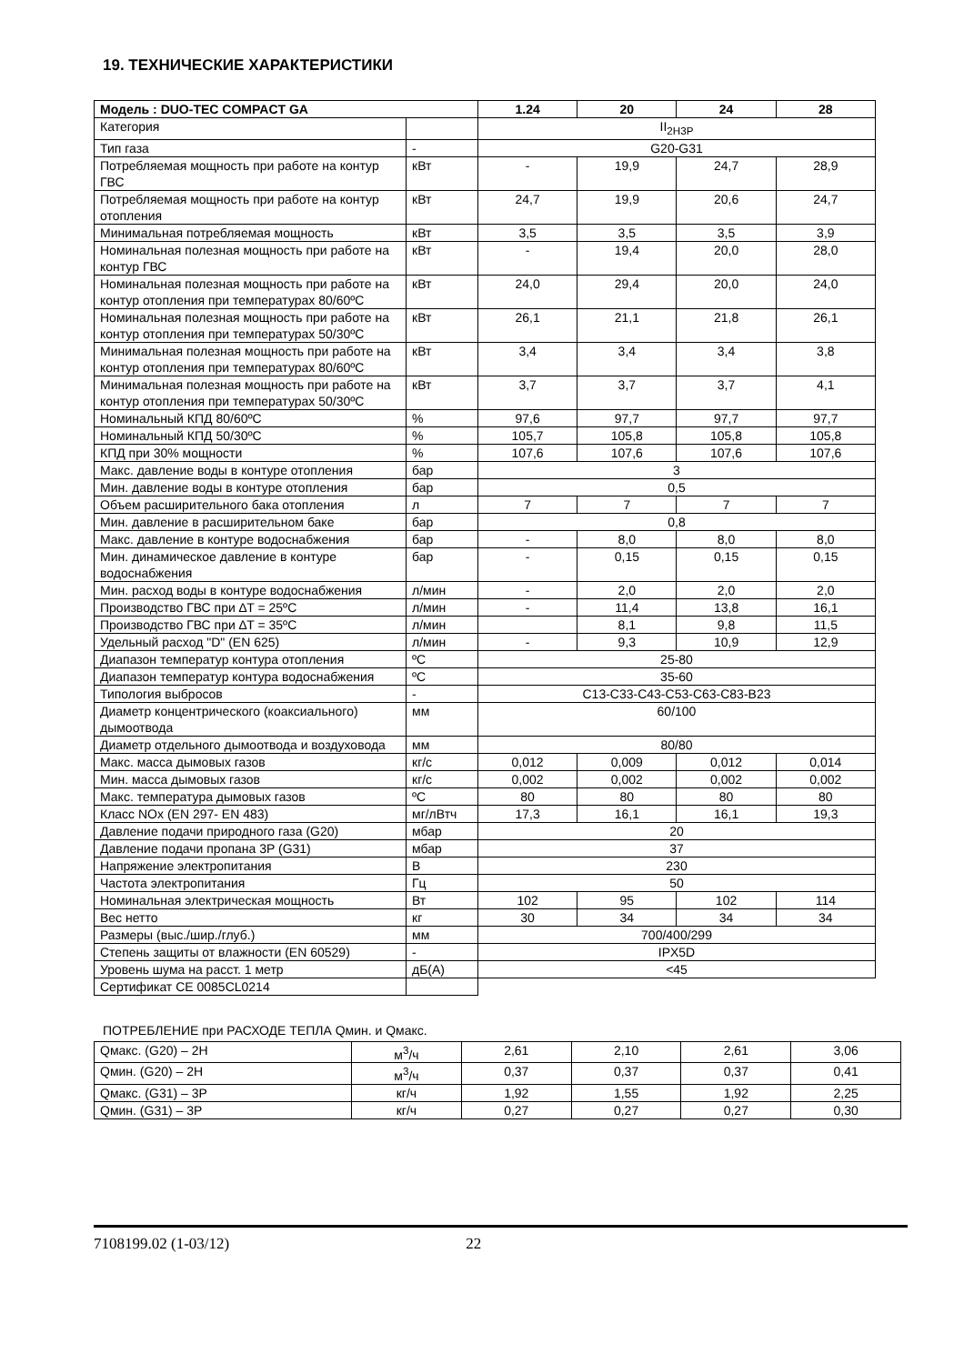19. ТЕХНИЧЕСКИЕ ХАРАКТЕРИСТИКИ
| Модель : DUO-TEC COMPACT GA | | 1.24 | 20 | 24 | 28 |
| --- | --- | --- | --- | --- | --- |
| Категория | | II<sub>2H3P</sub> | | | |
| Тип газа | - | G20-G31 | | | |
| Потребляемая мощность при работе на контур ГВС | кВт | - | 19,9 | 24,7 | 28,9 |
| Потребляемая мощность при работе на контур отопления | кВт | 24,7 | 19,9 | 20,6 | 24,7 |
| Минимальная потребляемая мощность | кВт | 3,5 | 3,5 | 3,5 | 3,9 |
| Номинальная полезная мощность при работе на контур ГВС | кВт | - | 19,4 | 20,0 | 28,0 |
| Номинальная полезная мощность при работе на контур отопления при температурах 80/60ºC | кВт | 24,0 | 29,4 | 20,0 | 24,0 |
| Номинальная полезная мощность при работе на контур отопления при температурах 50/30ºC | кВт | 26,1 | 21,1 | 21,8 | 26,1 |
| Минимальная полезная мощность при работе на контур отопления при температурах 80/60ºC | кВт | 3,4 | 3,4 | 3,4 | 3,8 |
| Минимальная полезная мощность при работе на контур отопления при температурах 50/30ºC | кВт | 3,7 | 3,7 | 3,7 | 4,1 |
| Номинальный КПД 80/60ºC | % | 97,6 | 97,7 | 97,7 | 97,7 |
| Номинальный КПД 50/30ºC | % | 105,7 | 105,8 | 105,8 | 105,8 |
| КПД при 30% мощности | % | 107,6 | 107,6 | 107,6 | 107,6 |
| Макс. давление воды в контуре отопления | бар | 3 | | | |
| Мин. давление воды в контуре отопления | бар | 0,5 | | | |
| Объем расширительного бака отопления | л | 7 | 7 | 7 | 7 |
| Мин. давление в расширительном баке | бар | 0,8 | | | |
| Макс. давление в контуре водоснабжения | бар | - | 8,0 | 8,0 | 8,0 |
| Мин. динамическое давление в контуре водоснабжения | бар | - | 0,15 | 0,15 | 0,15 |
| Мин. расход воды в контуре водоснабжения | л/мин | - | 2,0 | 2,0 | 2,0 |
| Производство ГВС при ∆T = 25ºC | л/мин | - | 11,4 | 13,8 | 16,1 |
| Производство ГВС при ∆T = 35ºC | л/мин | | 8,1 | 9,8 | 11,5 |
| Удельный расход "D" (EN 625) | л/мин | - | 9,3 | 10,9 | 12,9 |
| Диапазон температур контура отопления | ºC | 25-80 | | | |
| Диапазон температур контура водоснабжения | ºC | 35-60 | | | |
| Типология выбросов | - | C13-C33-C43-C53-C63-C83-B23 | | | |
| Диаметр концентрического (коаксиального) дымоотвода | мм | 60/100 | | | |
| Диаметр отдельного дымоотвода и воздуховода | мм | 80/80 | | | |
| Макс. масса дымовых газов | кг/с | 0,012 | 0,009 | 0,012 | 0,014 |
| Мин. масса дымовых газов | кг/с | 0,002 | 0,002 | 0,002 | 0,002 |
| Макс. температура дымовых газов | ºC | 80 | 80 | 80 | 80 |
| Класс NOx (EN 297- EN 483) | мг/лВтч | 17,3 | 16,1 | 16,1 | 19,3 |
| Давление подачи природного газа (G20) | мбар | 20 | | | |
| Давление подачи пропана 3P (G31) | мбар | 37 | | | |
| Напряжение электропитания | В | 230 | | | |
| Частота электропитания | Гц | 50 | | | |
| Номинальная электрическая мощность | Вт | 102 | 95 | 102 | 114 |
| Вес нетто | кг | 30 | 34 | 34 | 34 |
| Размеры (выс./шир./глуб.) | мм | 700/400/299 | | | |
| Степень защиты от влажности (EN 60529) | - | IPX5D | | | |
| Уровень шума на расст. 1 метр | дБ(A) | <45 | | | |
| Сертификат CE 0085CL0214 | | | | | |
ПОТРЕБЛЕНИЕ при РАСХОДЕ ТЕПЛА Qмин. и Qмакс.
| Qмакс. (G20) – 2H | м<sup>3</sup>/ч | 2,61 | 2,10 | 2,61 | 3,06 |
| Qмин. (G20) – 2H | м<sup>3</sup>/ч | 0,37 | 0,37 | 0,37 | 0,41 |
| Qмакс. (G31) – 3P | кг/ч | 1,92 | 1,55 | 1,92 | 2,25 |
| Qмин. (G31) – 3P | кг/ч | 0,27 | 0,27 | 0,27 | 0,30 |
7108199.02 (1-03/12) 22